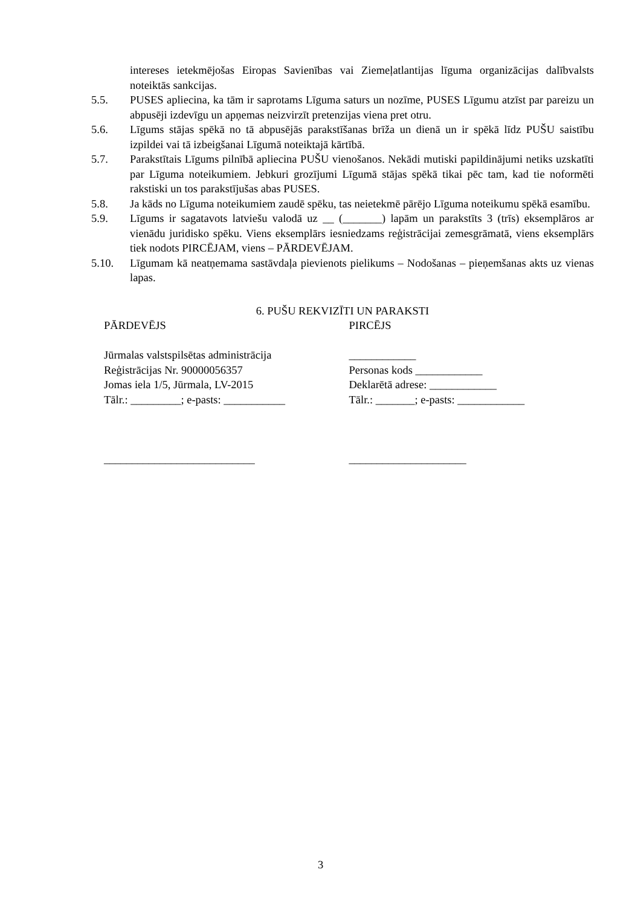intereses ietekmējošas Eiropas Savienības vai Ziemeļatlantijas līguma organizācijas dalībvalsts noteiktās sankcijas.
5.5. PUSES apliecina, ka tām ir saprotams Līguma saturs un nozīme, PUSES Līgumu atzīst par pareizu un abpusēji izdevīgu un apņemas neizvirzīt pretenzijas viena pret otru.
5.6. Līgums stājas spēkā no tā abpusējās parakstīšanas brīža un dienā un ir spēkā līdz PUŠU saistību izpildei vai tā izbeigšanai Līgumā noteiktajā kārtībā.
5.7. Parakstītais Līgums pilnībā apliecina PUŠU vienošanos. Nekādi mutiski papildinājumi netiks uzskatīti par Līguma noteikumiem. Jebkuri grozījumi Līgumā stājas spēkā tikai pēc tam, kad tie noformēti rakstiski un tos parakstījušas abas PUSES.
5.8. Ja kāds no Līguma noteikumiem zaudē spēku, tas neietekmē pārējo Līguma noteikumu spēkā esamību.
5.9. Līgums ir sagatavots latviešu valodā uz __ (_______) lapām un parakstīts 3 (trīs) eksemplāros ar vienādu juridisko spēku. Viens eksemplārs iesniedzams reģistrācijai zemesgrāmatā, viens eksemplārs tiek nodots PIRCĒJAM, viens – PĀRDEVĒJAM.
5.10. Līgumam kā neatņemama sastāvdaļa pievienots pielikums – Nodošanas – pieņemšanas akts uz vienas lapas.
6. PUŠU REKVIZĪTI UN PARAKSTI
PĀRDEVĒJS
Jūrmalas valstspilsētas administrācija
Reģistrācijas Nr. 90000056357
Jomas iela 1/5, Jūrmala, LV-2015
Tālr.: _________; e-pasts: ___________
___________________________
PIRCĒJS
____________
Personas kods ____________
Deklarētā adrese: ____________
Tālr.: _______; e-pasts: ____________
_____________________
3